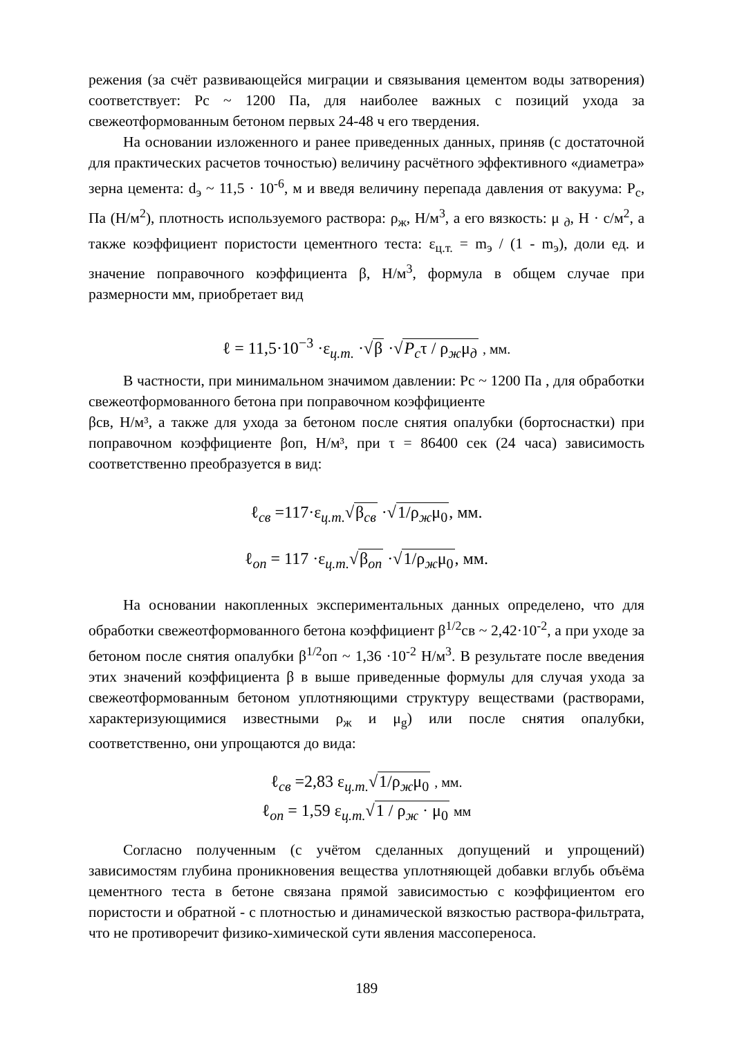режения (за счёт развивающейся миграции и связывания цементом воды затворения) соответствует: Рс ~ 1200 Па, для наиболее важных с позиций ухода за свежеотформованным бетоном первых 24-48 ч его твердения.
На основании изложенного и ранее приведенных данных, приняв (с достаточной для практических расчетов точностью) величину расчётного эффективного «диаметра» зерна цемента: d<sub>э</sub> ~ 11,5 · 10<sup>-6</sup>, м и введя величину перепада давления от вакуума: P<sub>c</sub>, Па (Н/м<sup>2</sup>), плотность используемого раствора: ρ<sub>ж</sub>, Н/м<sup>3</sup>, а его вязкость: μ <sub>д</sub>, Н · с/м<sup>2</sup>, а также коэффициент пористости цементного теста: ε<sub>ц.т.</sub> = m<sub>э</sub> / (1 - m<sub>э</sub>), доли ед. и значение поправочного коэффициента β, Н/м<sup>3</sup>, формула в общем случае при размерности мм, приобретает вид
ℓ = 11,5·10<sup>−3</sup> ·ε<sub>ц.т.</sub> ·√β ·√P<sub>c</sub>τ / ρ<sub>ж</sub>μ<sub>д</sub> , мм.
В частности, при минимальном значимом давлении: Рс ~ 1200 Па , для обработки свежеотформованного бетона при поправочном коэффициенте
βсв, Н/м³, а также для ухода за бетоном после снятия опалубки (бортоснастки) при поправочном коэффициенте βоп, Н/м³, при τ = 86400 сек (24 часа) зависимость соответственно преобразуется в вид:
ℓ<sub>св</sub> =117·ε<sub>ц.т.</sub>√β<sub>св</sub> ·√1/ρ<sub>ж</sub>μ<sub>0</sub>, мм.
ℓ<sub>оп</sub> = 117 ·ε<sub>ц.т.</sub>√β<sub>оп</sub> ·√1/ρ<sub>ж</sub>μ<sub>0</sub>, мм.
На основании накопленных экспериментальных данных определено, что для обработки свежеотформованного бетона коэффициент β<sup>1/2</sup>св ~ 2,42·10<sup>-2</sup>, а при уходе за бетоном после снятия опалубки β<sup>1/2</sup>оп ~ 1,36 ·10<sup>-2</sup> Н/м<sup>3</sup>. В результате после введения этих значений коэффициента β в выше приведенные формулы для случая ухода за свежеотформованным бетоном уплотняющими структуру веществами (растворами, характеризующимися известными ρ<sub>ж</sub> и μ<sub>g</sub>) или после снятия опалубки, соответственно, они упрощаются до вида:
ℓ<sub>св</sub> =2,83 ε<sub>ц.т.</sub>√1/ρ<sub>ж</sub>μ<sub>0</sub> , мм.
ℓ<sub>оп</sub> = 1,59 ε<sub>ц.т.</sub>√1 / ρ<sub>ж</sub> · μ<sub>0</sub> мм
Согласно полученным (с учётом сделанных допущений и упрощений) зависимостям глубина проникновения вещества уплотняющей добавки вглубь объёма цементного теста в бетоне связана прямой зависимостью с коэффициентом его пористости и обратной - с плотностью и динамической вязкостью раствора-фильтрата, что не противоречит физико-химической сути явления массопереноса.
189